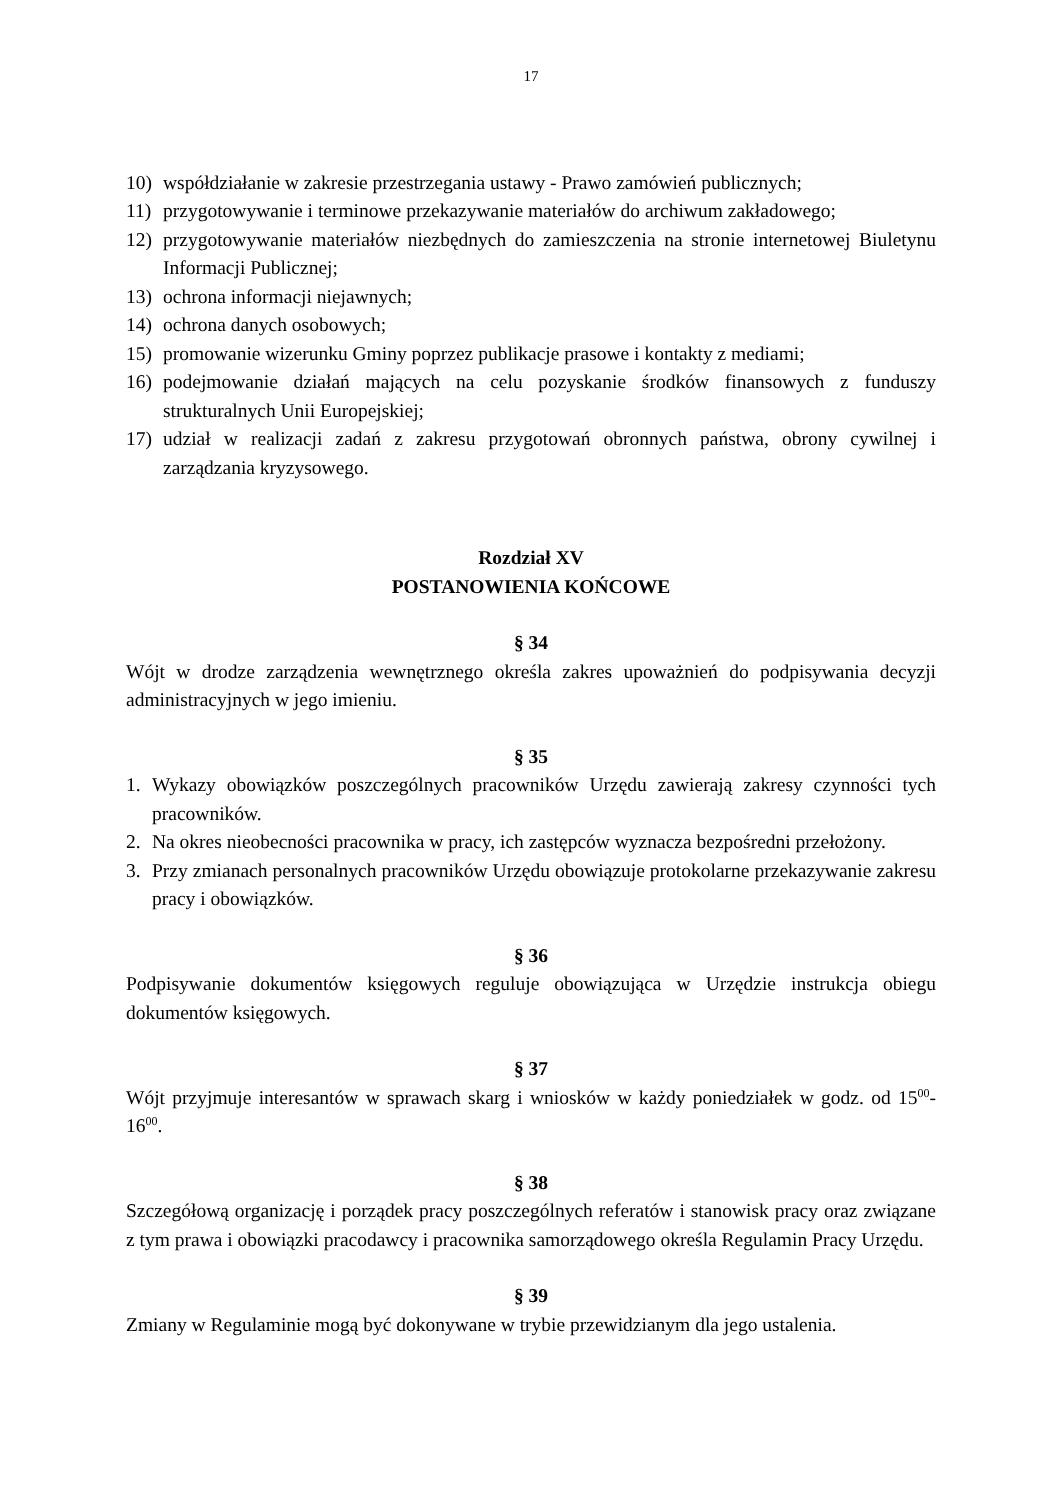17
10) współdziałanie w zakresie przestrzegania ustawy - Prawo zamówień publicznych;
11) przygotowywanie i terminowe przekazywanie materiałów do archiwum zakładowego;
12) przygotowywanie materiałów niezbędnych do zamieszczenia na stronie internetowej Biuletynu Informacji Publicznej;
13) ochrona informacji niejawnych;
14) ochrona danych osobowych;
15) promowanie wizerunku Gminy poprzez publikacje prasowe i kontakty z mediami;
16) podejmowanie działań mających na celu pozyskanie środków finansowych z funduszy strukturalnych Unii Europejskiej;
17) udział w realizacji zadań z zakresu przygotowań obronnych państwa, obrony cywilnej i zarządzania kryzysowego.
Rozdział XV
POSTANOWIENIA KOŃCOWE
§ 34
Wójt w drodze zarządzenia wewnętrznego określa zakres upoważnień do podpisywania decyzji administracyjnych w jego imieniu.
§ 35
1. Wykazy obowiązków poszczególnych pracowników Urzędu zawierają zakresy czynności tych pracowników.
2. Na okres nieobecności pracownika w pracy, ich zastępców wyznacza bezpośredni przełożony.
3. Przy zmianach personalnych pracowników Urzędu obowiązuje protokolarne przekazywanie zakresu pracy i obowiązków.
§ 36
Podpisywanie dokumentów księgowych reguluje obowiązująca w Urzędzie instrukcja obiegu dokumentów księgowych.
§ 37
Wójt przyjmuje interesantów w sprawach skarg i wniosków w każdy poniedziałek w godz. od 15<sup>00</sup>-16<sup>00</sup>.
§ 38
Szczegółową organizację i porządek pracy poszczególnych referatów i stanowisk pracy oraz związane z tym prawa i obowiązki pracodawcy i pracownika samorządowego określa Regulamin Pracy Urzędu.
§ 39
Zmiany w Regulaminie mogą być dokonywane w trybie przewidzianym dla jego ustalenia.